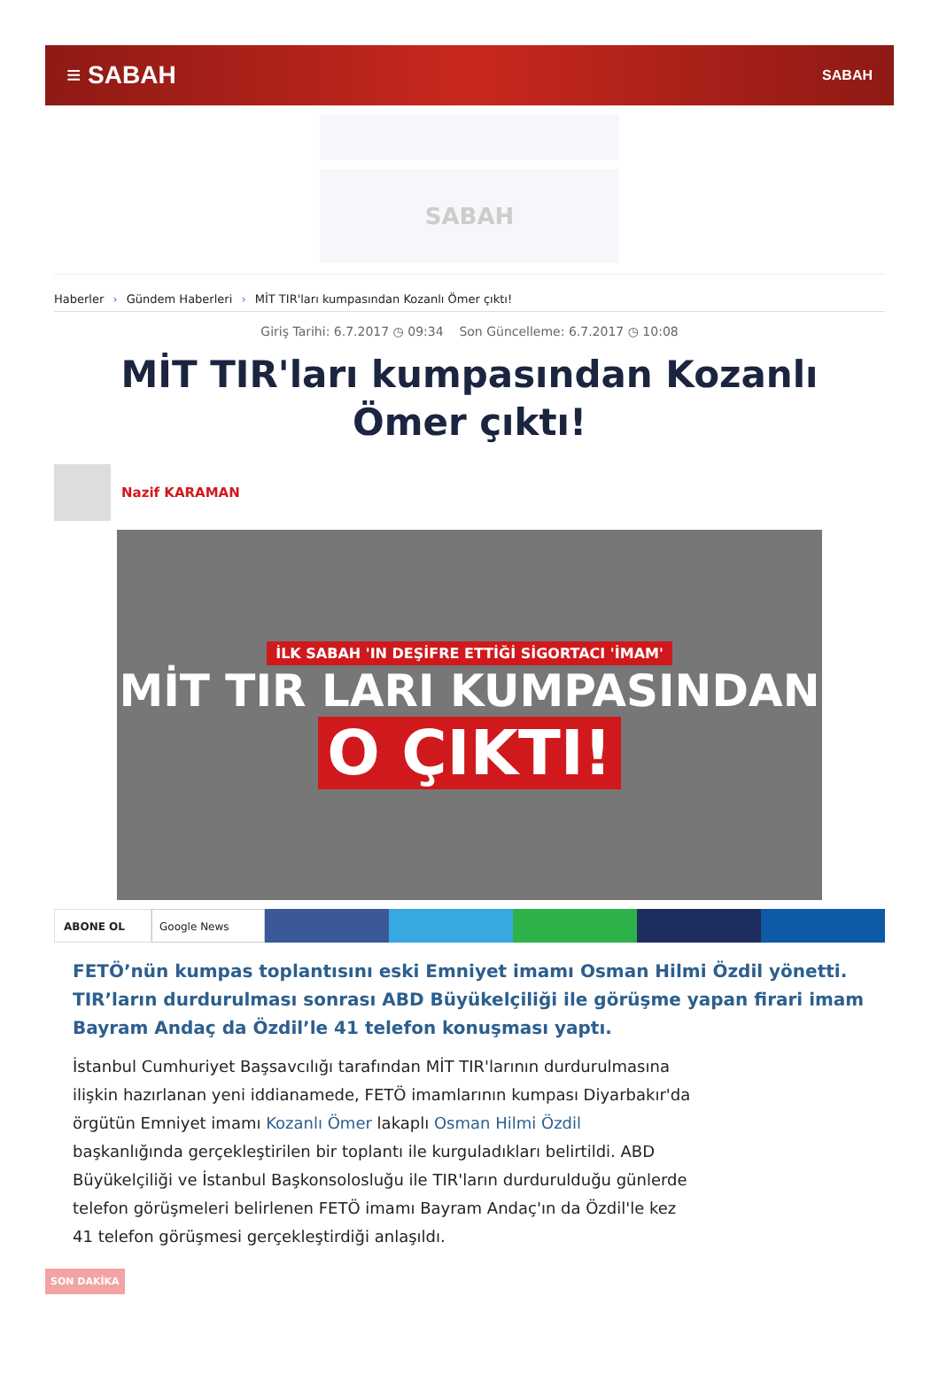≡ SABAH
SABAH
SABAH
Haberler › Gündem Haberleri › MİT TIR'ları kumpasından Kozanlı Ömer çıktı!
Giriş Tarihi: 6.7.2017 ◷ 09:34 Son Güncelleme: 6.7.2017 ◷ 10:08
MİT TIR'ları kumpasından Kozanlı Ömer çıktı!
Nazif KARAMAN
İLK SABAH 'IN DEŞİFRE ETTİĞİ SİGORTACI 'İMAM'
MİT TIR LARI KUMPASINDAN
O ÇIKTI!
ABONE OL Google News
FETÖ’nün kumpas toplantısını eski Emniyet imamı Osman Hilmi Özdil yönetti. TIR’ların durdurulması sonrası ABD Büyükelçiliği ile görüşme yapan firari imam Bayram Andaç da Özdil’le 41 telefon konuşması yaptı.
İstanbul Cumhuriyet Başsavcılığı tarafından MİT TIR'larının durdurulmasına ilişkin hazırlanan yeni iddianamede, FETÖ imamlarının kumpası Diyarbakır'da örgütün Emniyet imamı Kozanlı Ömer lakaplı Osman Hilmi Özdil başkanlığında gerçekleştirilen bir toplantı ile kurguladıkları belirtildi. ABD Büyükelçiliği ve İstanbul Başkonsolosluğu ile TIR'ların durdurulduğu günlerde telefon görüşmeleri belirlenen FETÖ imamı Bayram Andaç'ın da Özdil'le kez 41 telefon görüşmesi gerçekleştirdiği anlaşıldı.
SON DAKİKA